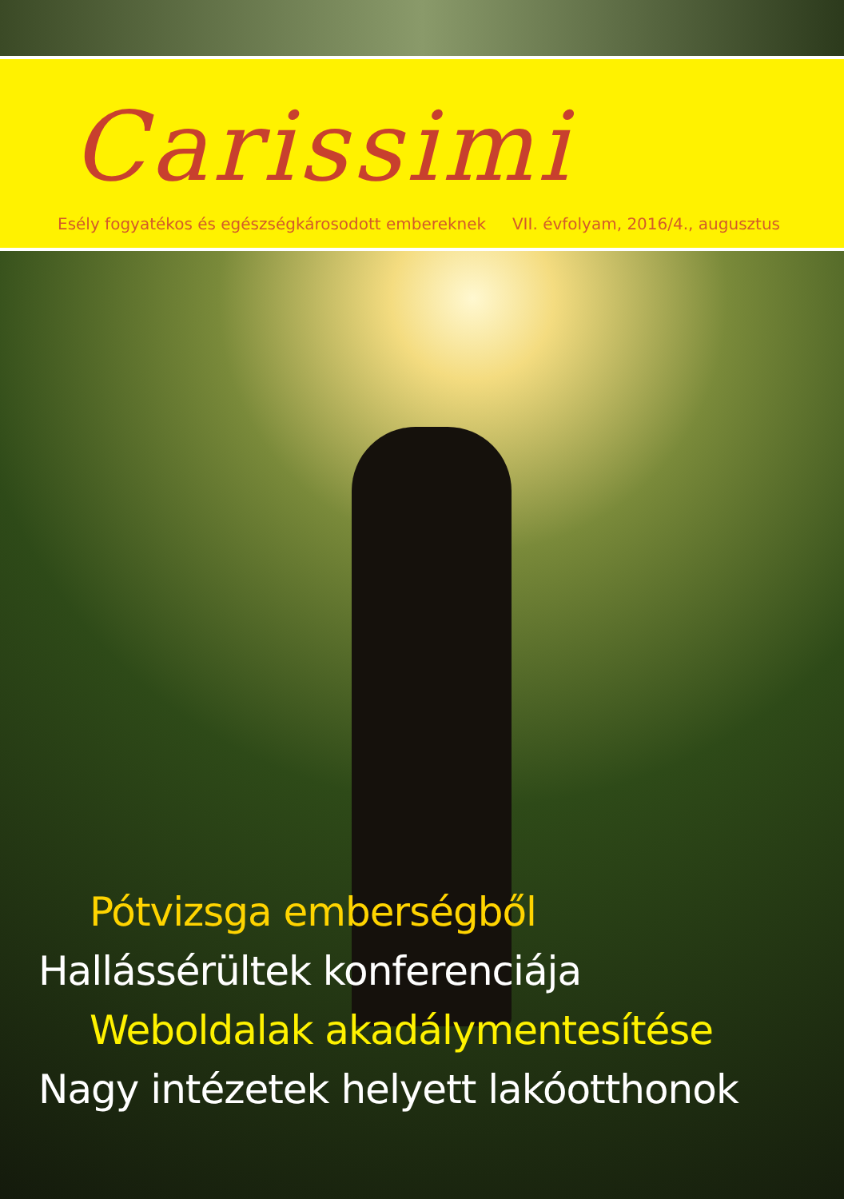Carissimi
Esély fogyatékos és egészségkárosodott embereknek VII. évfolyam, 2016/4., augusztus
Pótvizsga emberségből
Hallássérültek konferenciája
Weboldalak akadálymentesítése
Nagy intézetek helyett lakóotthonok